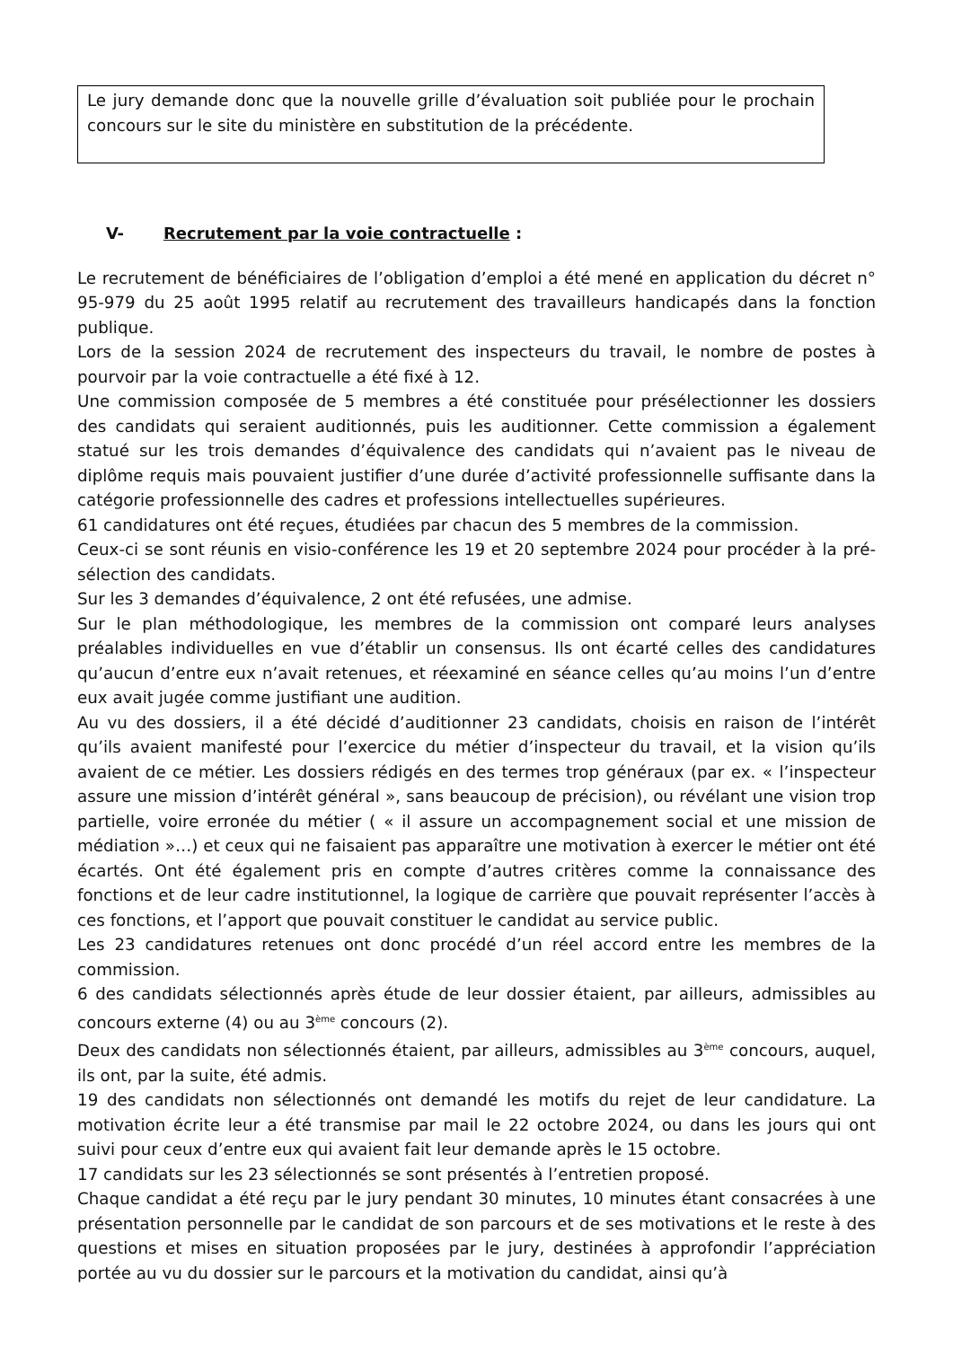Le jury demande donc que la nouvelle grille d’évaluation soit publiée pour le prochain concours sur le site du ministère en substitution de la précédente.
V- Recrutement par la voie contractuelle :
Le recrutement de bénéficiaires de l’obligation d’emploi a été mené en application du décret n° 95-979 du 25 août 1995 relatif au recrutement des travailleurs handicapés dans la fonction publique.
Lors de la session 2024 de recrutement des inspecteurs du travail, le nombre de postes à pourvoir par la voie contractuelle a été fixé à 12.
Une commission composée de 5 membres a été constituée pour présélectionner les dossiers des candidats qui seraient auditionnés, puis les auditionner. Cette commission a également statué sur les trois demandes d’équivalence des candidats qui n’avaient pas le niveau de diplôme requis mais pouvaient justifier d’une durée d’activité professionnelle suffisante dans la catégorie professionnelle des cadres et professions intellectuelles supérieures.
61 candidatures ont été reçues, étudiées par chacun des 5 membres de la commission.
Ceux-ci se sont réunis en visio-conférence les 19 et 20 septembre 2024 pour procéder à la pré-sélection des candidats.
Sur les 3 demandes d’équivalence, 2 ont été refusées, une admise.
Sur le plan méthodologique, les membres de la commission ont comparé leurs analyses préalables individuelles en vue d’établir un consensus. Ils ont écarté celles des candidatures qu’aucun d’entre eux n’avait retenues, et réexaminé en séance celles qu’au moins l’un d’entre eux avait jugée comme justifiant une audition.
Au vu des dossiers, il a été décidé d’auditionner 23 candidats, choisis en raison de l’intérêt qu’ils avaient manifesté pour l’exercice du métier d’inspecteur du travail, et la vision qu’ils avaient de ce métier. Les dossiers rédigés en des termes trop généraux (par ex. « l’inspecteur assure une mission d’intérêt général », sans beaucoup de précision), ou révélant une vision trop partielle, voire erronée du métier ( « il assure un accompagnement social et une mission de médiation »…) et ceux qui ne faisaient pas apparaître une motivation à exercer le métier ont été écartés. Ont été également pris en compte d’autres critères comme la connaissance des fonctions et de leur cadre institutionnel, la logique de carrière que pouvait représenter l’accès à ces fonctions, et l’apport que pouvait constituer le candidat au service public.
Les 23 candidatures retenues ont donc procédé d’un réel accord entre les membres de la commission.
6 des candidats sélectionnés après étude de leur dossier étaient, par ailleurs, admissibles au concours externe (4) ou au 3<sup>ème</sup> concours (2).
Deux des candidats non sélectionnés étaient, par ailleurs, admissibles au 3<sup>ème</sup> concours, auquel, ils ont, par la suite, été admis.
19 des candidats non sélectionnés ont demandé les motifs du rejet de leur candidature. La motivation écrite leur a été transmise par mail le 22 octobre 2024, ou dans les jours qui ont suivi pour ceux d’entre eux qui avaient fait leur demande après le 15 octobre.
17 candidats sur les 23 sélectionnés se sont présentés à l’entretien proposé.
Chaque candidat a été reçu par le jury pendant 30 minutes, 10 minutes étant consacrées à une présentation personnelle par le candidat de son parcours et de ses motivations et le reste à des questions et mises en situation proposées par le jury, destinées à approfondir l’appréciation portée au vu du dossier sur le parcours et la motivation du candidat, ainsi qu’à